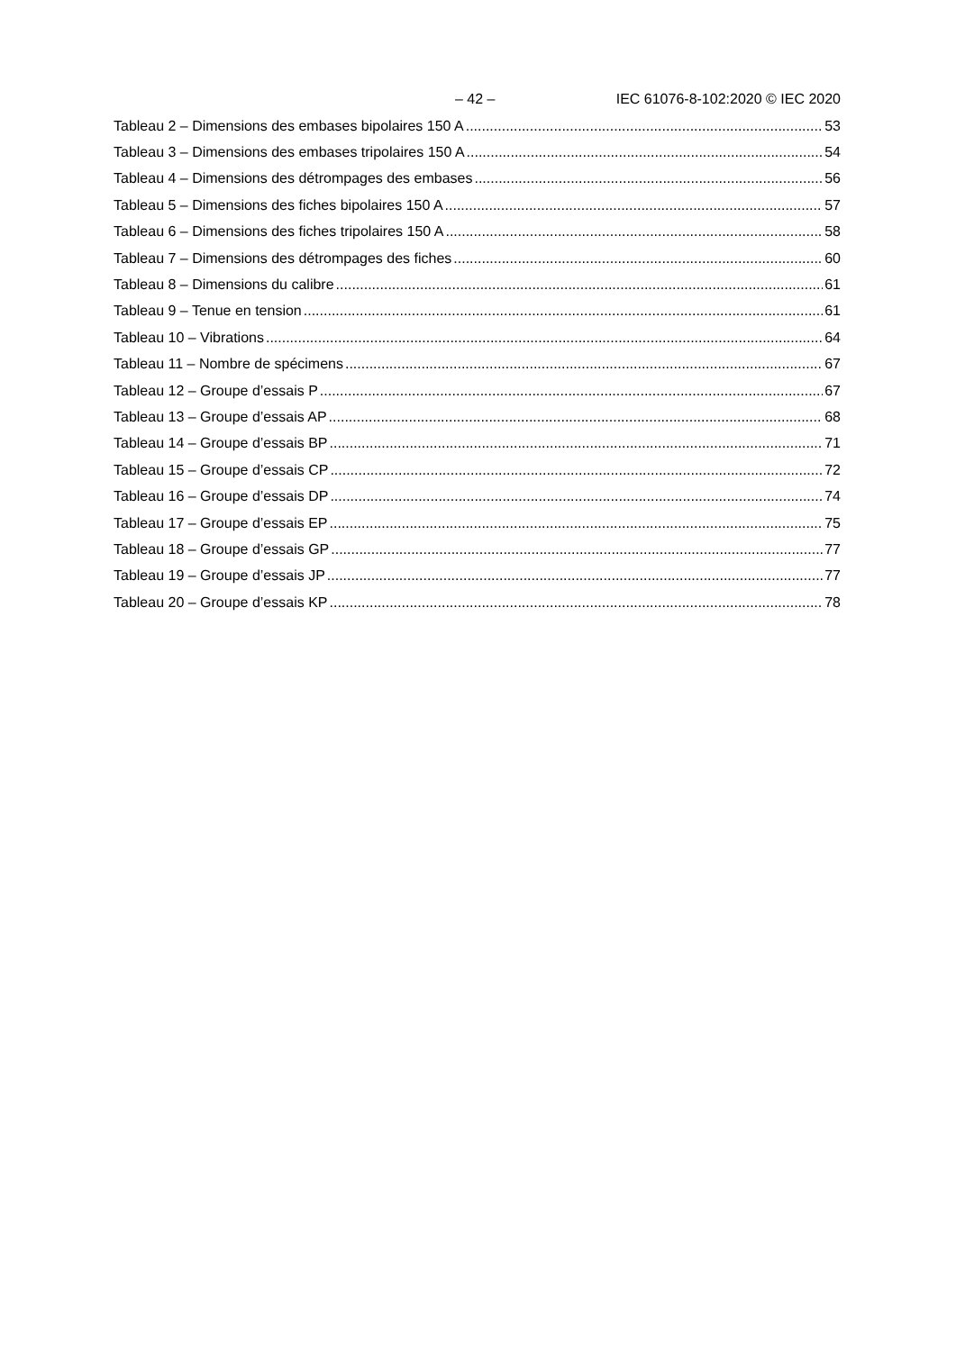– 42 – IEC 61076-8-102:2020 © IEC 2020
Tableau 2 – Dimensions des embases bipolaires 150 A 53
Tableau 3 – Dimensions des embases tripolaires 150 A 54
Tableau 4 – Dimensions des détrompages des embases 56
Tableau 5 – Dimensions des fiches bipolaires 150 A 57
Tableau 6 – Dimensions des fiches tripolaires 150 A 58
Tableau 7 – Dimensions des détrompages des fiches 60
Tableau 8 – Dimensions du calibre 61
Tableau 9 – Tenue en tension 61
Tableau 10 – Vibrations 64
Tableau 11 – Nombre de spécimens 67
Tableau 12 – Groupe d’essais P 67
Tableau 13 – Groupe d’essais AP 68
Tableau 14 – Groupe d’essais BP 71
Tableau 15 – Groupe d’essais CP 72
Tableau 16 – Groupe d’essais DP 74
Tableau 17 – Groupe d’essais EP 75
Tableau 18 – Groupe d’essais GP 77
Tableau 19 – Groupe d’essais JP 77
Tableau 20 – Groupe d’essais KP 78